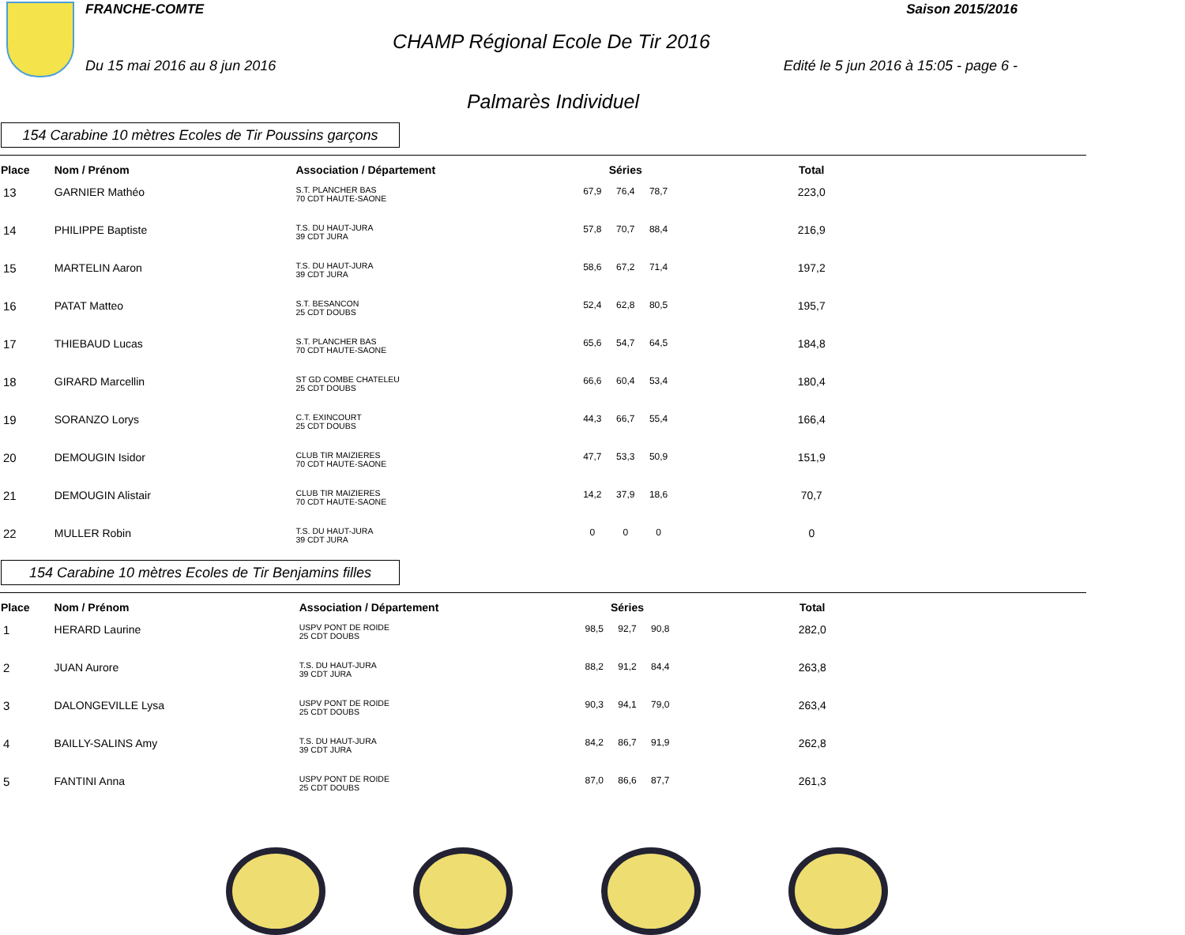FRANCHE-COMTE Saison 2015/2016
CHAMP Régional Ecole De Tir 2016
Du 15 mai 2016 au 8 jun 2016 Edité le 5 jun 2016 à 15:05 - page 6 -
Palmarès Individuel
154 Carabine 10 mètres Ecoles de Tir Poussins garçons
| Place | Nom / Prénom | Association / Département | Séries | | | Total |
| --- | --- | --- | --- | --- | --- | --- |
| 13 | GARNIER Mathéo | S.T. PLANCHER BAS 70 CDT HAUTE-SAONE | 67,9 | 76,4 | 78,7 | 223,0 |
| 14 | PHILIPPE Baptiste | T.S. DU HAUT-JURA 39 CDT JURA | 57,8 | 70,7 | 88,4 | 216,9 |
| 15 | MARTELIN Aaron | T.S. DU HAUT-JURA 39 CDT JURA | 58,6 | 67,2 | 71,4 | 197,2 |
| 16 | PATAT Matteo | S.T. BESANCON 25 CDT DOUBS | 52,4 | 62,8 | 80,5 | 195,7 |
| 17 | THIEBAUD Lucas | S.T. PLANCHER BAS 70 CDT HAUTE-SAONE | 65,6 | 54,7 | 64,5 | 184,8 |
| 18 | GIRARD Marcellin | ST GD COMBE CHATELEU 25 CDT DOUBS | 66,6 | 60,4 | 53,4 | 180,4 |
| 19 | SORANZO Lorys | C.T. EXINCOURT 25 CDT DOUBS | 44,3 | 66,7 | 55,4 | 166,4 |
| 20 | DEMOUGIN Isidor | CLUB TIR MAIZIERES 70 CDT HAUTE-SAONE | 47,7 | 53,3 | 50,9 | 151,9 |
| 21 | DEMOUGIN Alistair | CLUB TIR MAIZIERES 70 CDT HAUTE-SAONE | 14,2 | 37,9 | 18,6 | 70,7 |
| 22 | MULLER Robin | T.S. DU HAUT-JURA 39 CDT JURA | 0 | 0 | 0 | 0 |
154 Carabine 10 mètres Ecoles de Tir Benjamins filles
| Place | Nom / Prénom | Association / Département | Séries | | | Total |
| --- | --- | --- | --- | --- | --- | --- |
| 1 | HERARD Laurine | USPV PONT DE ROIDE 25 CDT DOUBS | 98,5 | 92,7 | 90,8 | 282,0 |
| 2 | JUAN Aurore | T.S. DU HAUT-JURA 39 CDT JURA | 88,2 | 91,2 | 84,4 | 263,8 |
| 3 | DALONGEVILLE Lysa | USPV PONT DE ROIDE 25 CDT DOUBS | 90,3 | 94,1 | 79,0 | 263,4 |
| 4 | BAILLY-SALINS Amy | T.S. DU HAUT-JURA 39 CDT JURA | 84,2 | 86,7 | 91,9 | 262,8 |
| 5 | FANTINI Anna | USPV PONT DE ROIDE 25 CDT DOUBS | 87,0 | 86,6 | 87,7 | 261,3 |